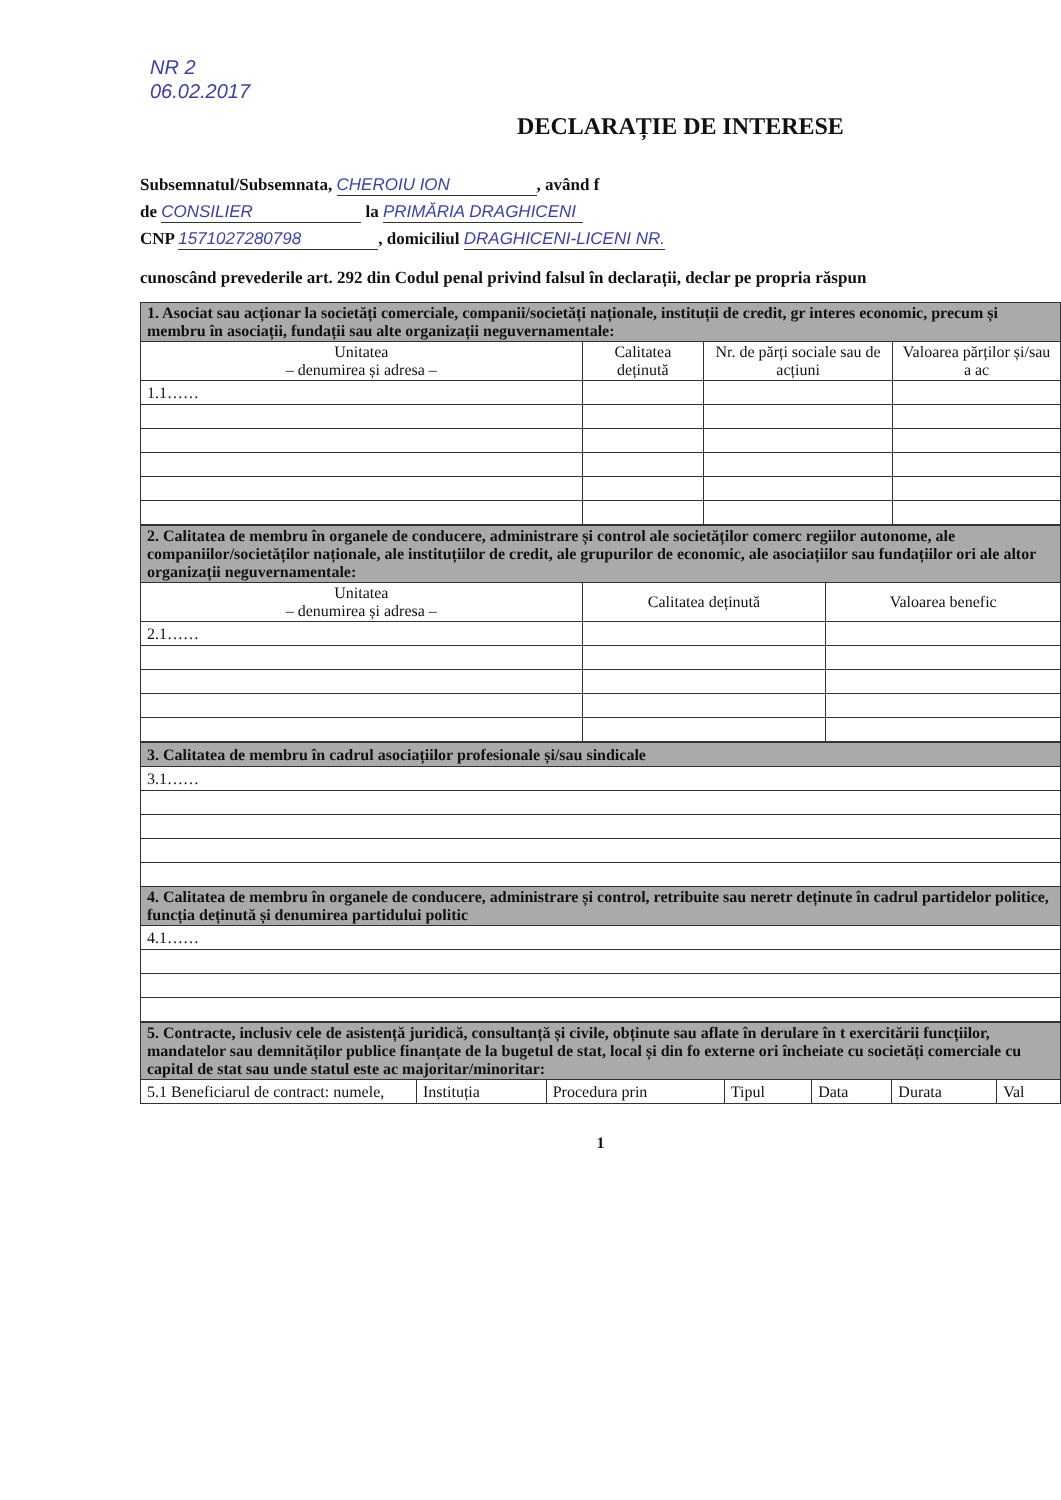NR 2
06.02.2017
DECLARAȚIE DE INTERESE
Subsemnatul/Subsemnata, CHEROIU ION, având f
de CONSILIER la PRIMĂRIA DRAGHICENI
CNP 1571027280798, domiciliul DRAGHICENI-LICENI NR.
cunoscând prevederile art. 292 din Codul penal privind falsul în declarații, declar pe propria răspun
| 1. Asociat sau acționar la societăți comerciale, companii/societăți naționale, instituții de credit, gr interes economic, precum și membru în asociații, fundații sau alte organizații neguvernamentale: | | | |
| Unitatea – denumirea și adresa – | Calitatea deținută | Nr. de părți sociale sau de acțiuni | Valoarea părților și/sau a ac |
| 1.1…… | | | |
| 2. Calitatea de membru în organele de conducere, administrare și control ale societăților comerc regiilor autonome, ale companiilor/societăților naționale, ale instituțiilor de credit, ale grupurilor de economic, ale asociațiilor sau fundațiilor ori ale altor organizații neguvernamentale: | | |
| Unitatea – denumirea și adresa – | Calitatea deținută | Valoarea benefic |
| 2.1…… | | |
| 3. Calitatea de membru în cadrul asociațiilor profesionale și/sau sindicale |
| 3.1…… |
| 4. Calitatea de membru în organele de conducere, administrare și control, retribuite sau neretr deținute în cadrul partidelor politice, funcția deținută și denumirea partidului politic |
| 4.1…… |
| 5. Contracte, inclusiv cele de asistență juridică, consultanță și civile, obținute sau aflate în derulare în t exercitării funcțiilor, mandatelor sau demnităților publice finanțate de la bugetul de stat, local și din fo externe ori încheiate cu societăți comerciale cu capital de stat sau unde statul este ac majoritar/minoritar: | | | | | | |
| 5.1 Beneficiarul de contract: numele, | Instituția | Procedura prin | Tipul | Data | Durata | Val |
1